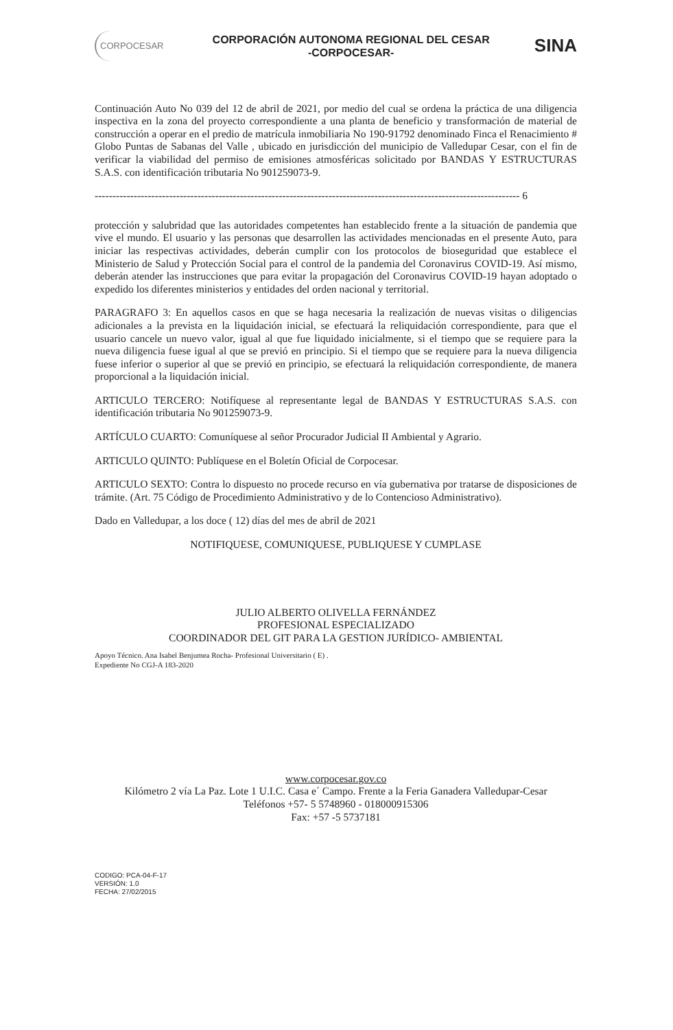CORPOCESAR
CORPORACIÓN AUTONOMA REGIONAL DEL CESAR
-CORPOCESAR-
SINA
Continuación Auto No 039 del 12 de abril de 2021, por medio del cual se ordena la práctica de una diligencia inspectiva en la zona del proyecto correspondiente a una planta de beneficio y transformación de material de construcción a operar en el predio de matrícula inmobiliaria No 190-91792 denominado Finca el Renacimiento # Globo Puntas de Sabanas del Valle , ubicado en jurisdicción del municipio de Valledupar Cesar, con el fin de verificar la viabilidad del permiso de emisiones atmosféricas solicitado por BANDAS Y ESTRUCTURAS S.A.S. con identificación tributaria No 901259073-9.
------------------------------------------------------------------------------------------------------------------------ 6
protección y salubridad que las autoridades competentes han establecido frente a la situación de pandemia que vive el mundo. El usuario y las personas que desarrollen las actividades mencionadas en el presente Auto, para iniciar las respectivas actividades, deberán cumplir con los protocolos de bioseguridad que establece el Ministerio de Salud y Protección Social para el control de la pandemia del Coronavirus COVID-19. Así mismo, deberán atender las instrucciones que para evitar la propagación del Coronavirus COVID-19 hayan adoptado o expedido los diferentes ministerios y entidades del orden nacional y territorial.
PARAGRAFO 3: En aquellos casos en que se haga necesaria la realización de nuevas visitas o diligencias adicionales a la prevista en la liquidación inicial, se efectuará la reliquidación correspondiente, para que el usuario cancele un nuevo valor, igual al que fue liquidado inicialmente, si el tiempo que se requiere para la nueva diligencia fuese igual al que se previó en principio. Si el tiempo que se requiere para la nueva diligencia fuese inferior o superior al que se previó en principio, se efectuará la reliquidación correspondiente, de manera proporcional a la liquidación inicial.
ARTICULO TERCERO: Notifíquese al representante legal de BANDAS Y ESTRUCTURAS S.A.S. con identificación tributaria No 901259073-9.
ARTÍCULO CUARTO: Comuníquese al señor Procurador Judicial II Ambiental y Agrario.
ARTICULO QUINTO: Publíquese en el Boletín Oficial de Corpocesar.
ARTICULO SEXTO: Contra lo dispuesto no procede recurso en vía gubernativa por tratarse de disposiciones de trámite. (Art. 75 Código de Procedimiento Administrativo y de lo Contencioso Administrativo).
Dado en Valledupar, a los doce ( 12) días del mes de abril de 2021
NOTIFIQUESE, COMUNIQUESE, PUBLIQUESE Y CUMPLASE
JULIO ALBERTO OLIVELLA FERNÁNDEZ
PROFESIONAL ESPECIALIZADO
COORDINADOR DEL GIT PARA LA GESTION JURÍDICO- AMBIENTAL
Apoyo Técnico. Ana Isabel Benjumea Rocha- Profesional Universitario ( E) .
Expediente No CGJ-A 183-2020
www.corpocesar.gov.co
Kilómetro 2 vía La Paz. Lote 1 U.I.C. Casa e´ Campo. Frente a la Feria Ganadera Valledupar-Cesar
Teléfonos +57- 5 5748960 - 018000915306
Fax: +57 -5 5737181
CODIGO: PCA-04-F-17
VERSIÓN: 1.0
FECHA: 27/02/2015